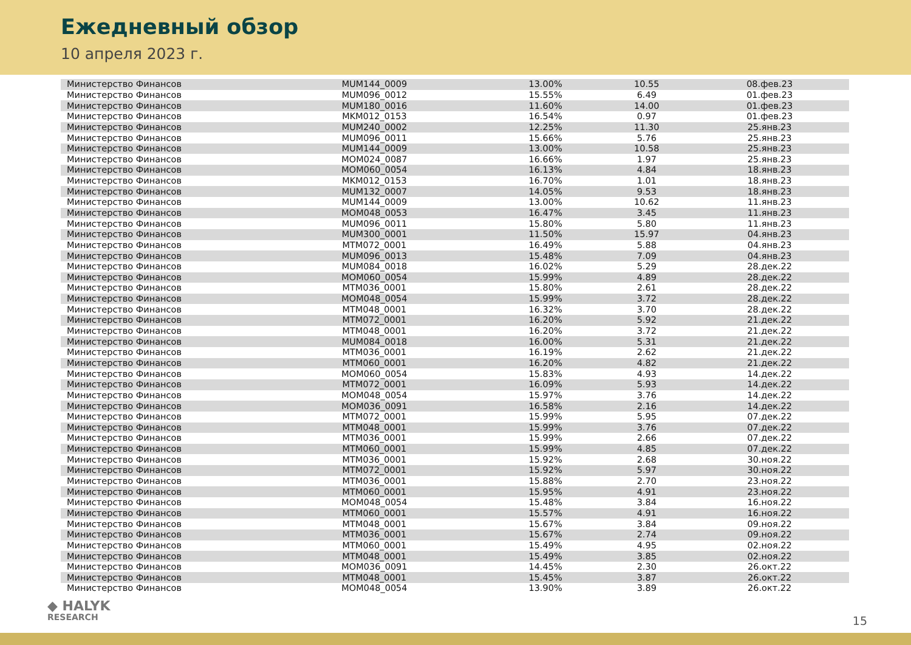Ежедневный обзор
10 апреля 2023 г.
| Министерство Финансов | MUM144_0009 | 13.00% | 10.55 | 08.фев.23 |
| Министерство Финансов | MUM096_0012 | 15.55% | 6.49 | 01.фев.23 |
| Министерство Финансов | MUM180_0016 | 11.60% | 14.00 | 01.фев.23 |
| Министерство Финансов | MKM012_0153 | 16.54% | 0.97 | 01.фев.23 |
| Министерство Финансов | MUM240_0002 | 12.25% | 11.30 | 25.янв.23 |
| Министерство Финансов | MUM096_0011 | 15.66% | 5.76 | 25.янв.23 |
| Министерство Финансов | MUM144_0009 | 13.00% | 10.58 | 25.янв.23 |
| Министерство Финансов | MOM024_0087 | 16.66% | 1.97 | 25.янв.23 |
| Министерство Финансов | MOM060_0054 | 16.13% | 4.84 | 18.янв.23 |
| Министерство Финансов | MKM012_0153 | 16.70% | 1.01 | 18.янв.23 |
| Министерство Финансов | MUM132_0007 | 14.05% | 9.53 | 18.янв.23 |
| Министерство Финансов | MUM144_0009 | 13.00% | 10.62 | 11.янв.23 |
| Министерство Финансов | MOM048_0053 | 16.47% | 3.45 | 11.янв.23 |
| Министерство Финансов | MUM096_0011 | 15.80% | 5.80 | 11.янв.23 |
| Министерство Финансов | MUM300_0001 | 11.50% | 15.97 | 04.янв.23 |
| Министерство Финансов | MTM072_0001 | 16.49% | 5.88 | 04.янв.23 |
| Министерство Финансов | MUM096_0013 | 15.48% | 7.09 | 04.янв.23 |
| Министерство Финансов | MUM084_0018 | 16.02% | 5.29 | 28.дек.22 |
| Министерство Финансов | MOM060_0054 | 15.99% | 4.89 | 28.дек.22 |
| Министерство Финансов | MTM036_0001 | 15.80% | 2.61 | 28.дек.22 |
| Министерство Финансов | MOM048_0054 | 15.99% | 3.72 | 28.дек.22 |
| Министерство Финансов | MTM048_0001 | 16.32% | 3.70 | 28.дек.22 |
| Министерство Финансов | MTM072_0001 | 16.20% | 5.92 | 21.дек.22 |
| Министерство Финансов | MTM048_0001 | 16.20% | 3.72 | 21.дек.22 |
| Министерство Финансов | MUM084_0018 | 16.00% | 5.31 | 21.дек.22 |
| Министерство Финансов | MTM036_0001 | 16.19% | 2.62 | 21.дек.22 |
| Министерство Финансов | MTM060_0001 | 16.20% | 4.82 | 21.дек.22 |
| Министерство Финансов | MOM060_0054 | 15.83% | 4.93 | 14.дек.22 |
| Министерство Финансов | MTM072_0001 | 16.09% | 5.93 | 14.дек.22 |
| Министерство Финансов | MOM048_0054 | 15.97% | 3.76 | 14.дек.22 |
| Министерство Финансов | MOM036_0091 | 16.58% | 2.16 | 14.дек.22 |
| Министерство Финансов | MTM072_0001 | 15.99% | 5.95 | 07.дек.22 |
| Министерство Финансов | MTM048_0001 | 15.99% | 3.76 | 07.дек.22 |
| Министерство Финансов | MTM036_0001 | 15.99% | 2.66 | 07.дек.22 |
| Министерство Финансов | MTM060_0001 | 15.99% | 4.85 | 07.дек.22 |
| Министерство Финансов | MTM036_0001 | 15.92% | 2.68 | 30.ноя.22 |
| Министерство Финансов | MTM072_0001 | 15.92% | 5.97 | 30.ноя.22 |
| Министерство Финансов | MTM036_0001 | 15.88% | 2.70 | 23.ноя.22 |
| Министерство Финансов | MTM060_0001 | 15.95% | 4.91 | 23.ноя.22 |
| Министерство Финансов | MOM048_0054 | 15.48% | 3.84 | 16.ноя.22 |
| Министерство Финансов | MTM060_0001 | 15.57% | 4.91 | 16.ноя.22 |
| Министерство Финансов | MTM048_0001 | 15.67% | 3.84 | 09.ноя.22 |
| Министерство Финансов | MTM036_0001 | 15.67% | 2.74 | 09.ноя.22 |
| Министерство Финансов | MTM060_0001 | 15.49% | 4.95 | 02.ноя.22 |
| Министерство Финансов | MTM048_0001 | 15.49% | 3.85 | 02.ноя.22 |
| Министерство Финансов | MOM036_0091 | 14.45% | 2.30 | 26.окт.22 |
| Министерство Финансов | MTM048_0001 | 15.45% | 3.87 | 26.окт.22 |
| Министерство Финансов | MOM048_0054 | 13.90% | 3.89 | 26.окт.22 |
◆ HALYK
RESEARCH
15